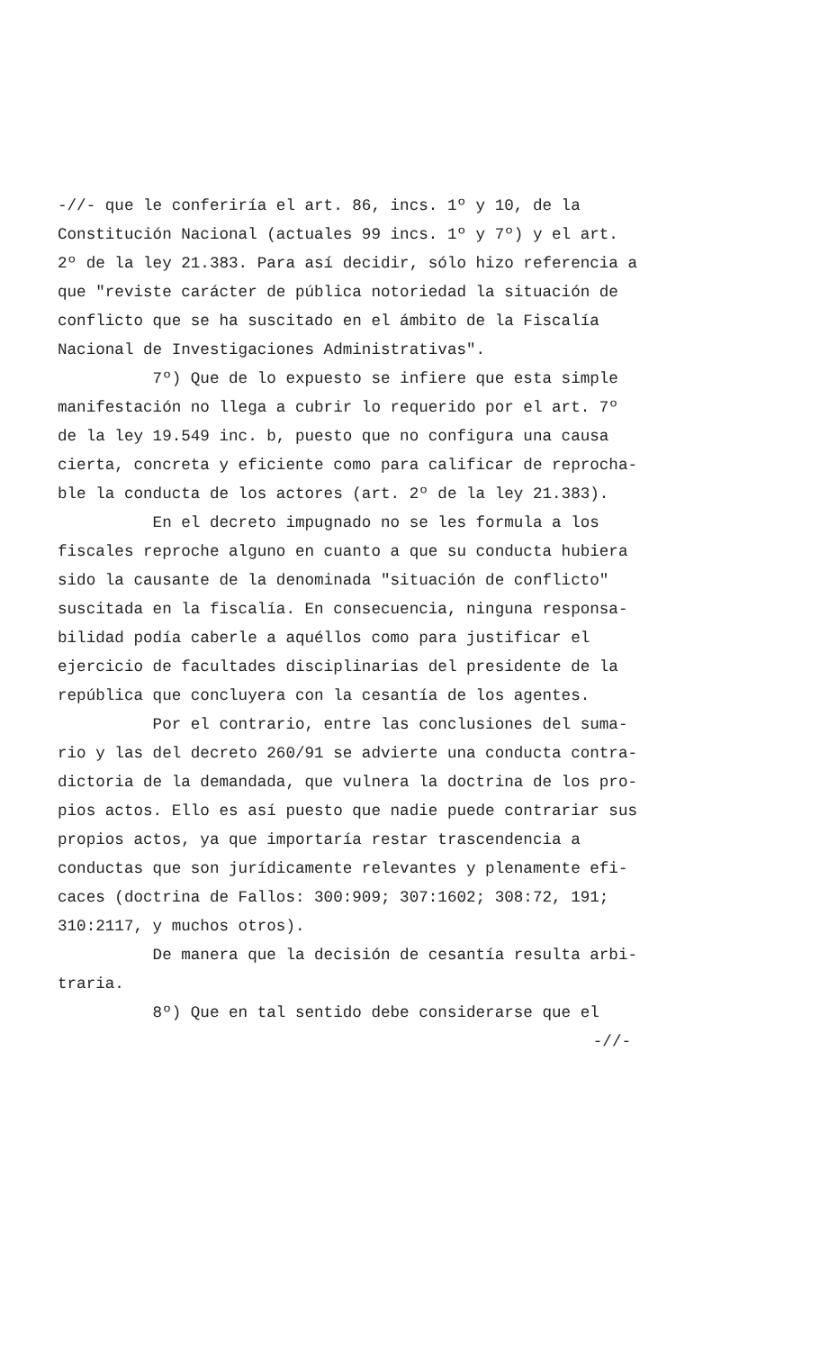-//- que le conferiría el art. 86, incs. 1º y 10, de la
Constitución Nacional (actuales 99 incs. 1º y 7º) y el art.
2º de la ley 21.383. Para así decidir, sólo hizo referencia a
que "reviste carácter de pública notoriedad la situación de
conflicto que se ha suscitado en el ámbito de la Fiscalía
Nacional de Investigaciones Administrativas".
7º) Que de lo expuesto se infiere que esta simple
manifestación no llega a cubrir lo requerido por el art. 7º
de la ley 19.549 inc. b, puesto que no configura una causa
cierta, concreta y eficiente como para calificar de reprocha-
ble la conducta de los actores (art. 2º de la ley 21.383).
En el decreto impugnado no se les formula a los
fiscales reproche alguno en cuanto a que su conducta hubiera
sido la causante de la denominada "situación de conflicto"
suscitada en la fiscalía. En consecuencia, ninguna responsa-
bilidad podía caberle a aquéllos como para justificar el
ejercicio de facultades disciplinarias del presidente de la
república que concluyera con la cesantía de los agentes.
Por el contrario, entre las conclusiones del suma-
rio y las del decreto 260/91 se advierte una conducta contra-
dictoria de la demandada, que vulnera la doctrina de los pro-
pios actos. Ello es así puesto que nadie puede contrariar sus
propios actos, ya que importaría restar trascendencia a
conductas que son jurídicamente relevantes y plenamente efi-
caces (doctrina de Fallos: 300:909; 307:1602; 308:72, 191;
310:2117, y muchos otros).
De manera que la decisión de cesantía resulta arbi-
traria.
8º) Que en tal sentido debe considerarse que el
-//-